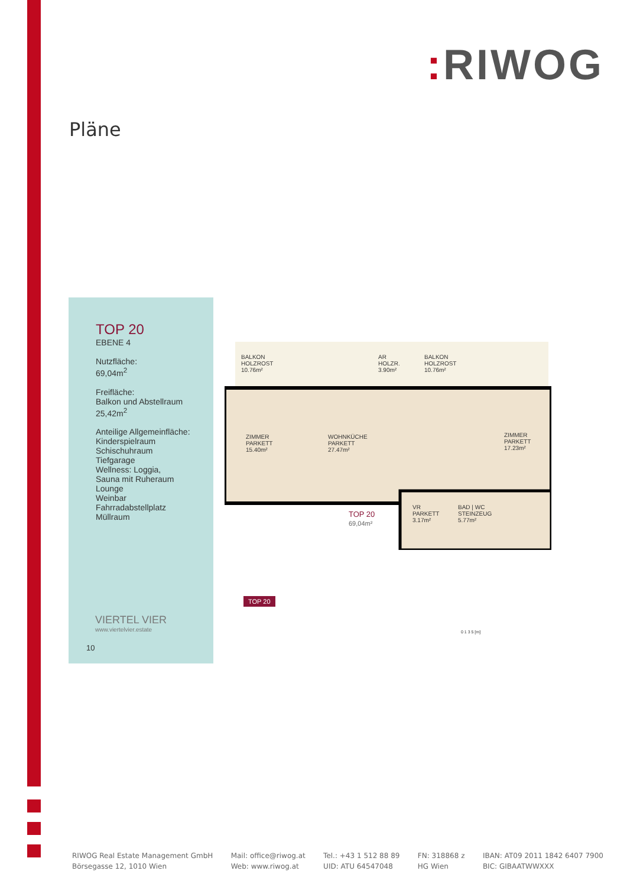: RIWOG
Pläne
TOP 20
EBENE 4
Nutzfläche:
69,04m<sup>2</sup>
Freifläche:
Balkon und Abstellraum
25,42m<sup>2</sup>
Anteilige Allgemeinfläche:
Kinderspielraum
Schischuhraum
Tiefgarage
Wellness: Loggia,
Sauna mit Ruheraum
Lounge
Weinbar
Fahrradabstellplatz
Müllraum
VIERTEL VIER
www.viertelvier.estate
10
BALKON
HOLZROST
10.76m²
AR
HOLZR.
3.90m²
BALKON
HOLZROST
10.76m²
ZIMMER
PARKETT
15.40m²
WOHNKÜCHE
PARKETT
27.47m²
ZIMMER
PARKETT
17.23m²
VR
PARKETT
3.17m²
BAD | WC
STEINZEUG
5.77m²
TOP 20
69,04m²
TOP 20
0 1 3 5 [m]
RIWOG Real Estate Management GmbH
Börsegasse 12, 1010 Wien
Mail: office@riwog.at
Web: www.riwog.at
Tel.: +43 1 512 88 89
UID: ATU 64547048
FN: 318868 z
HG Wien
IBAN: AT09 2011 1842 6407 7900
BIC: GIBAATWWXXX